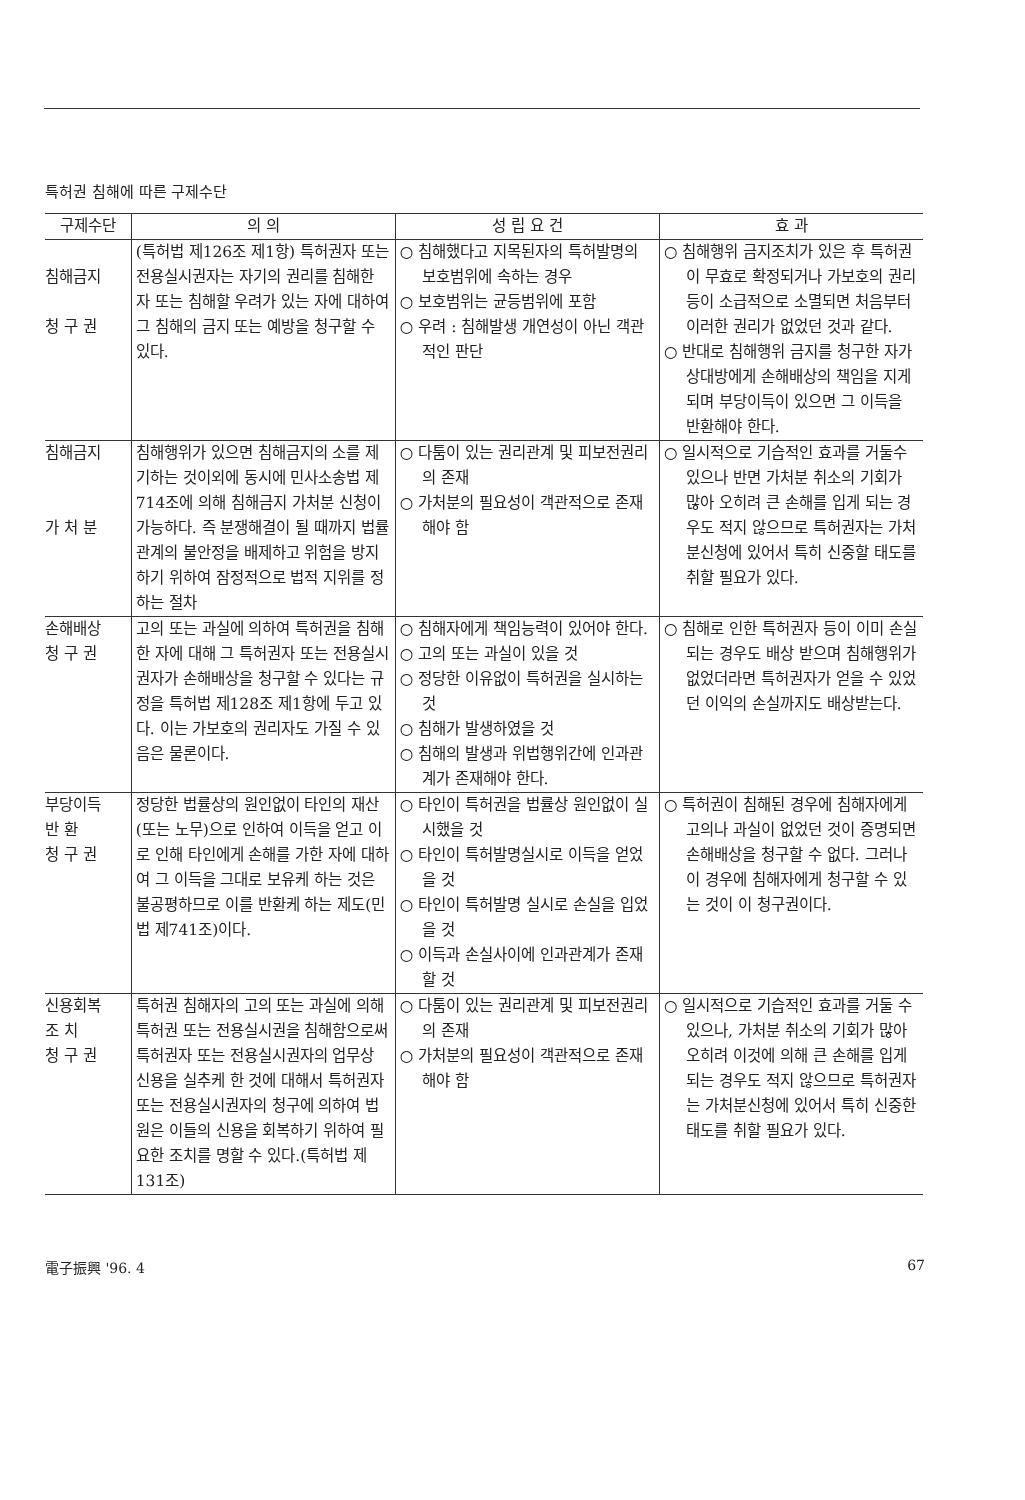특허권 침해에 따른 구제수단
| 구제수단 | 의 의 | 성 립 요 건 | 효 과 |
| --- | --- | --- | --- |
| 침해금지 청 구 권 | (특허법 제126조 제1항) 특허권자 또는 전용실시권자는 자기의 권리를 침해한 자 또는 침해할 우려가 있는 자에 대하여 그 침해의 금지 또는 예방을 청구할 수 있다. | ○ 침해했다고 지목된자의 특허발명의 보호범위에 속하는 경우 ○ 보호범위는 균등범위에 포함 ○ 우려 : 침해발생 개연성이 아닌 객관적인 판단 | ○ 침해행위 금지조치가 있은 후 특허권이 무효로 확정되거나 가보호의 권리 등이 소급적으로 소멸되면 처음부터 이러한 권리가 없었던 것과 같다. ○ 반대로 침해행위 금지를 청구한 자가 상대방에게 손해배상의 책임을 지게되며 부당이득이 있으면 그 이득을 반환해야 한다. |
| 침해금지 가 처 분 | 침해행위가 있으면 침해금지의 소를 제기하는 것이외에 동시에 민사소송법 제714조에 의해 침해금지 가처분 신청이 가능하다. 즉 분쟁해결이 될 때까지 법률관계의 불안정을 배제하고 위험을 방지하기 위하여 잠정적으로 법적 지위를 정하는 절차 | ○ 다툼이 있는 권리관계 및 피보전권리의 존재 ○ 가처분의 필요성이 객관적으로 존재해야 함 | ○ 일시적으로 기습적인 효과를 거둘수 있으나 반면 가처분 취소의 기회가 많아 오히려 큰 손해를 입게 되는 경우도 적지 않으므로 특허권자는 가처분신청에 있어서 특히 신중할 태도를 취할 필요가 있다. |
| 손해배상 청 구 권 | 고의 또는 과실에 의하여 특허권을 침해한 자에 대해 그 특허권자 또는 전용실시권자가 손해배상을 청구할 수 있다는 규정을 특허법 제128조 제1항에 두고 있다. 이는 가보호의 권리자도 가질 수 있음은 물론이다. | ○ 침해자에게 책임능력이 있어야 한다. ○ 고의 또는 과실이 있을 것 ○ 정당한 이유없이 특허권을 실시하는 것 ○ 침해가 발생하였을 것 ○ 침해의 발생과 위법행위간에 인과관계가 존재해야 한다. | ○ 침해로 인한 특허권자 등이 이미 손실되는 경우도 배상 받으며 침해행위가 없었더라면 특허권자가 얻을 수 있었던 이익의 손실까지도 배상받는다. |
| 부당이득 반 환 청 구 권 | 정당한 법률상의 원인없이 타인의 재산(또는 노무)으로 인하여 이득을 얻고 이로 인해 타인에게 손해를 가한 자에 대하여 그 이득을 그대로 보유케 하는 것은 불공평하므로 이를 반환케 하는 제도(민법 제741조)이다. | ○ 타인이 특허권을 법률상 원인없이 실시했을 것 ○ 타인이 특허발명실시로 이득을 얻었을 것 ○ 타인이 특허발명 실시로 손실을 입었을 것 ○ 이득과 손실사이에 인과관계가 존재할 것 | ○ 특허권이 침해된 경우에 침해자에게 고의나 과실이 없었던 것이 증명되면 손해배상을 청구할 수 없다. 그러나 이 경우에 침해자에게 청구할 수 있는 것이 이 청구권이다. |
| 신용회복 조 치 청 구 권 | 특허권 침해자의 고의 또는 과실에 의해 특허권 또는 전용실시권을 침해함으로써 특허권자 또는 전용실시권자의 업무상 신용을 실추케 한 것에 대해서 특허권자 또는 전용실시권자의 청구에 의하여 법원은 이들의 신용을 회복하기 위하여 필요한 조치를 명할 수 있다.(특허법 제131조) | ○ 다툼이 있는 권리관계 및 피보전권리의 존재 ○ 가처분의 필요성이 객관적으로 존재해야 함 | ○ 일시적으로 기습적인 효과를 거둘 수 있으나, 가처분 취소의 기회가 많아 오히려 이것에 의해 큰 손해를 입게 되는 경우도 적지 않으므로 특허권자는 가처분신청에 있어서 특히 신중한 태도를 취할 필요가 있다. |
電子振興 '96. 4 67